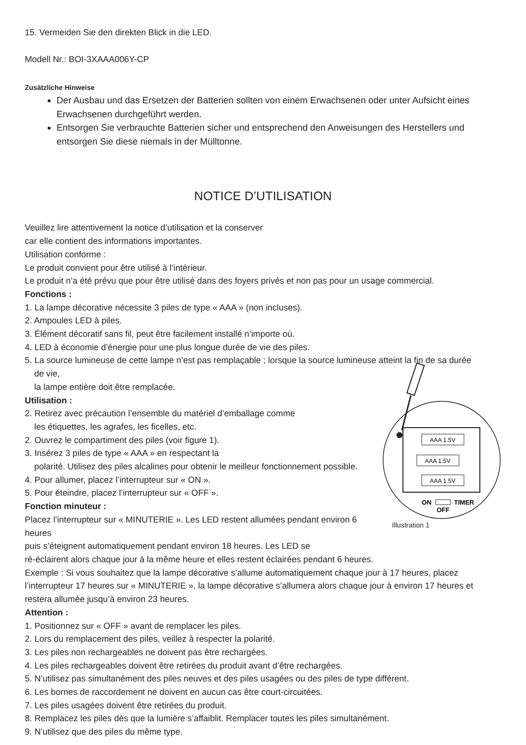15. Vermeiden Sie den direkten Blick in die LED.
Modell Nr.: BOI-3XAAA006Y-CP
Zusätzliche Hinweise
Der Ausbau und das Ersetzen der Batterien sollten von einem Erwachsenen oder unter Aufsicht eines Erwachsenen durchgeführt werden.
Entsorgen Sie verbrauchte Batterien sicher und entsprechend den Anweisungen des Herstellers und entsorgen Sie diese niemals in der Mülltonne.
NOTICE D’UTILISATION
Veuillez lire attentivement la notice d’utilisation et la conserver
car elle contient des informations importantes.
Utilisation conforme :
Le produit convient pour être utilisé à l’intérieur.
Le produit n’a été prévu que pour être utilisé dans des foyers privés et non pas pour un usage commercial.
Fonctions :
1. La lampe décorative nécessite 3 piles de type « AAA » (non incluses).
2. Ampoules LED à piles.
3. Élément décoratif sans fil, peut être facilement installé n’importe où.
4. LED à économie d’énergie pour une plus longue durée de vie des piles.
5. La source lumineuse de cette lampe n’est pas remplaçable ; lorsque la source lumineuse atteint la fin de sa durée
de vie,
AAA 1.5V
AAA 1.5V
AAA 1.5V
ON
TIMER
OFF
Illustration 1
la lampe entière doit être remplacée.
Utilisation :
2. Retirez avec précaution l’ensemble du matériel d’emballage comme
les étiquettes, les agrafes, les ficelles, etc.
2. Ouvrez le compartiment des piles (voir figure 1).
3. Insérez 3 piles de type « AAA » en respectant la
polarité. Utilisez des piles alcalines pour obtenir le meilleur fonctionnement possible.
4. Pour allumer, placez l’interrupteur sur « ON ».
5. Pour éteindre, placez l’interrupteur sur « OFF ».
Fonction minuteur :
Placez l’interrupteur sur « MINUTERIE ». Les LED restent allumées pendant environ 6 heures
puis s’éteignent automatiquement pendant environ 18 heures. Les LED se
ré-éclairent alors chaque jour à la même heure et elles restent éclairées pendant 6 heures.
Exemple : Si vous souhaitez que la lampe décorative s’allume automatiquement chaque jour à 17 heures, placez l’interrupteur 17 heures sur « MINUTERIE », la lampe décorative s’allumera alors chaque jour à environ 17 heures et restera allumée jusqu’à environ 23 heures.
Attention :
1. Positionnez sur « OFF » avant de remplacer les piles.
2. Lors du remplacement des piles, veillez à respecter la polarité.
3. Les piles non rechargeables ne doivent pas être rechargées.
4. Les piles rechargeables doivent être retirées du produit avant d’être rechargées.
5. N’utilisez pas simultanément des piles neuves et des piles usagées ou des piles de type différent.
6. Les bornes de raccordement ne doivent en aucun cas être court-circuitées.
7. Les piles usagées doivent être retirées du produit.
8. Remplacez les piles dès que la lumière s’affaiblit. Remplacer toutes les piles simultanément.
9. N’utilisez que des piles du même type.